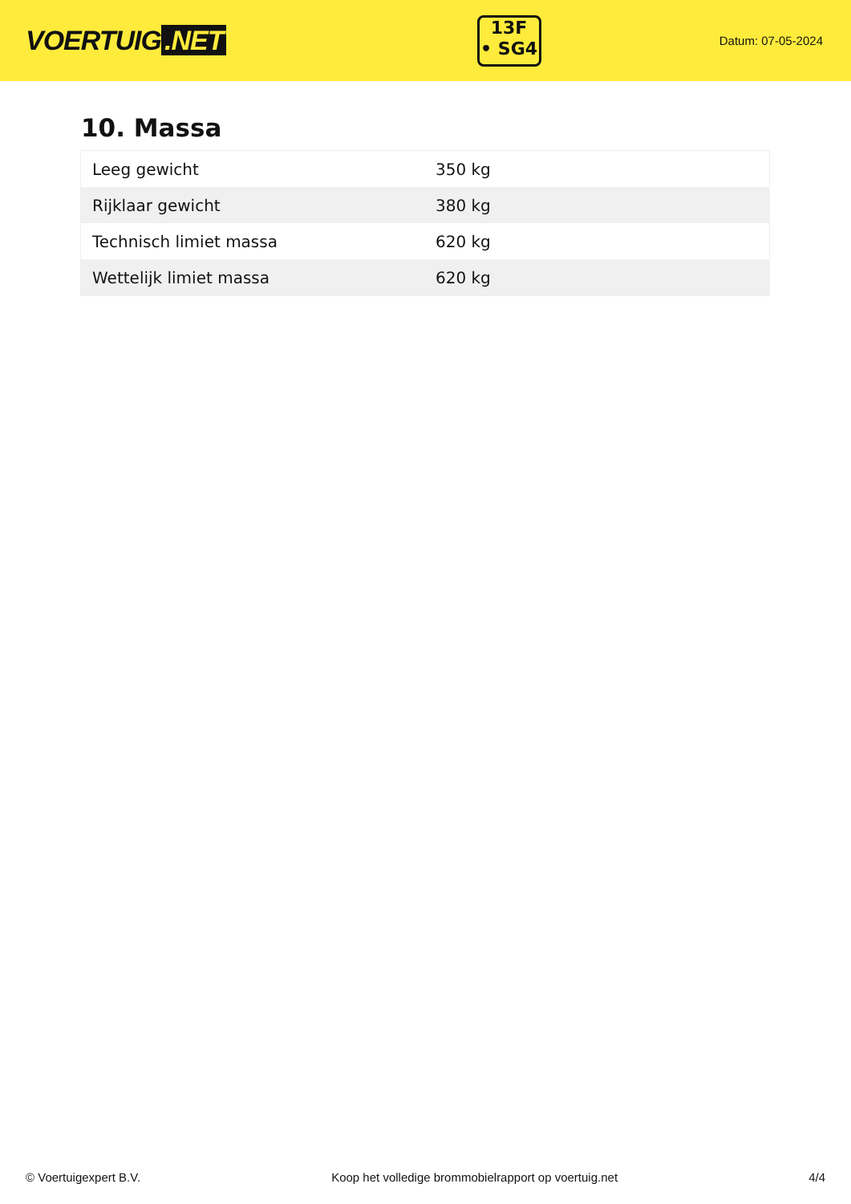VOERTUIG.NET
13F
• SG4
Datum: 07-05-2024
10. Massa
| Leeg gewicht | 350 kg |
| Rijklaar gewicht | 380 kg |
| Technisch limiet massa | 620 kg |
| Wettelijk limiet massa | 620 kg |
© Voertuigexpert B.V. Koop het volledige brommobielrapport op voertuig.net 4/4